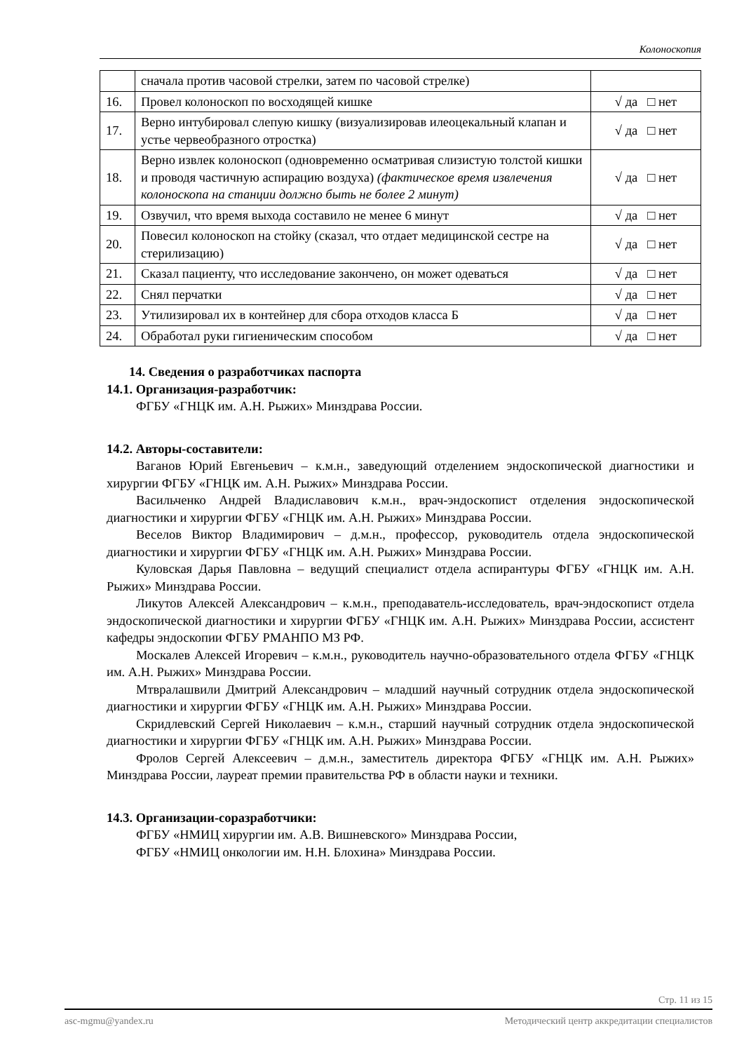Колоноскопия
| | сначала против часовой стрелки, затем по часовой стрелке) | |
| 16. | Провел колоноскоп по восходящей кишке | √ да □ нет |
| 17. | Верно интубировал слепую кишку (визуализировав илеоцекальный клапан и устье червеобразного отростка) | √ да □ нет |
| 18. | Верно извлек колоноскоп (одновременно осматривая слизистую толстой кишки и проводя частичную аспирацию воздуха) (фактическое время извлечения колоноскопа на станции должно быть не более 2 минут) | √ да □ нет |
| 19. | Озвучил, что время выхода составило не менее 6 минут | √ да □ нет |
| 20. | Повесил колоноскоп на стойку (сказал, что отдает медицинской сестре на стерилизацию) | √ да □ нет |
| 21. | Сказал пациенту, что исследование закончено, он может одеваться | √ да □ нет |
| 22. | Снял перчатки | √ да □ нет |
| 23. | Утилизировал их в контейнер для сбора отходов класса Б | √ да □ нет |
| 24. | Обработал руки гигиеническим способом | √ да □ нет |
14. Сведения о разработчиках паспорта
14.1. Организация-разработчик:
ФГБУ «ГНЦК им. А.Н. Рыжих» Минздрава России.
14.2. Авторы-составители:
Ваганов Юрий Евгеньевич – к.м.н., заведующий отделением эндоскопической диагностики и хирургии ФГБУ «ГНЦК им. А.Н. Рыжих» Минздрава России.
Васильченко Андрей Владиславович к.м.н., врач-эндоскопист отделения эндоскопической диагностики и хирургии ФГБУ «ГНЦК им. А.Н. Рыжих» Минздрава России.
Веселов Виктор Владимирович – д.м.н., профессор, руководитель отдела эндоскопической диагностики и хирургии ФГБУ «ГНЦК им. А.Н. Рыжих» Минздрава России.
Куловская Дарья Павловна – ведущий специалист отдела аспирантуры ФГБУ «ГНЦК им. А.Н. Рыжих» Минздрава России.
Ликутов Алексей Александрович – к.м.н., преподаватель-исследователь, врач-эндоскопист отдела эндоскопической диагностики и хирургии ФГБУ «ГНЦК им. А.Н. Рыжих» Минздрава России, ассистент кафедры эндоскопии ФГБУ РМАНПО МЗ РФ.
Москалев Алексей Игоревич – к.м.н., руководитель научно-образовательного отдела ФГБУ «ГНЦК им. А.Н. Рыжих» Минздрава России.
Мтвралашвили Дмитрий Александрович – младший научный сотрудник отдела эндоскопической диагностики и хирургии ФГБУ «ГНЦК им. А.Н. Рыжих» Минздрава России.
Скридлевский Сергей Николаевич – к.м.н., старший научный сотрудник отдела эндоскопической диагностики и хирургии ФГБУ «ГНЦК им. А.Н. Рыжих» Минздрава России.
Фролов Сергей Алексеевич – д.м.н., заместитель директора ФГБУ «ГНЦК им. А.Н. Рыжих» Минздрава России, лауреат премии правительства РФ в области науки и техники.
14.3. Организации-соразработчики:
ФГБУ «НМИЦ хирургии им. А.В. Вишневского» Минздрава России,
ФГБУ «НМИЦ онкологии им. Н.Н. Блохина» Минздрава России.
Стр. 11 из 15
asc-mgmu@yandex.ru Методический центр аккредитации специалистов